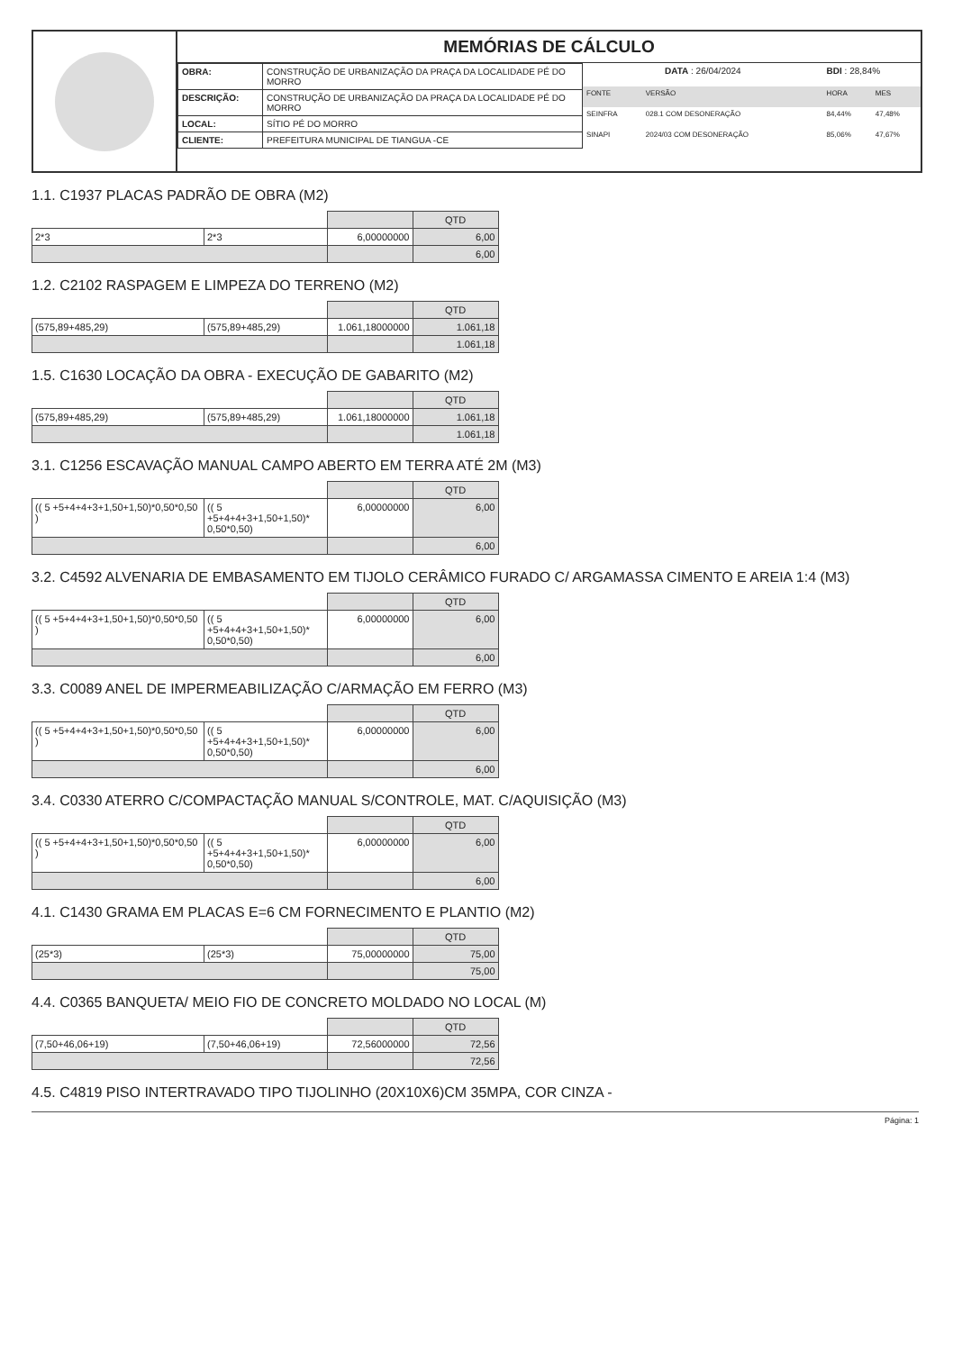MEMÓRIAS DE CÁLCULO
| OBRA: | CONSTRUÇÃO DE URBANIZAÇÃO DA PRAÇA DA LOCALIDADE PÉ DO MORRO |
| DESCRIÇÃO: | CONSTRUÇÃO DE URBANIZAÇÃO DA PRAÇA DA LOCALIDADE PÉ DO MORRO |
| LOCAL: | SÍTIO PÉ DO MORRO |
| CLIENTE: | PREFEITURA MUNICIPAL DE TIANGUA -CE |
| DATA : 26/04/2024 | | | BDI : 28,84% | |
| FONTE | VERSÃO | | HORA | MES |
| SEINFRA | 028.1 COM DESONERAÇÃO | | 84,44% | 47,48% |
| SINAPI | 2024/03 COM DESONERAÇÃO | | 85,06% | 47,67% |
1.1. C1937 PLACAS PADRÃO DE OBRA (M2)
| | | | QTD |
| 2*3 | 2*3 | 6,00000000 | 6,00 |
| | | | 6,00 |
1.2. C2102 RASPAGEM E LIMPEZA DO TERRENO (M2)
| | | | QTD |
| (575,89+485,29) | (575,89+485,29) | 1.061,18000000 | 1.061,18 |
| | | | 1.061,18 |
1.5. C1630 LOCAÇÃO DA OBRA - EXECUÇÃO DE GABARITO (M2)
| | | | QTD |
| (575,89+485,29) | (575,89+485,29) | 1.061,18000000 | 1.061,18 |
| | | | 1.061,18 |
3.1. C1256 ESCAVAÇÃO MANUAL CAMPO ABERTO EM TERRA ATÉ 2M (M3)
| | | | QTD |
| (( 5 +5+4+4+3+1,50+1,50)*0,50*0,50 ) | (( 5 +5+4+4+3+1,50+1,50)* 0,50*0,50) | 6,00000000 | 6,00 |
| | | | 6,00 |
3.2. C4592 ALVENARIA DE EMBASAMENTO EM TIJOLO CERÂMICO FURADO C/ ARGAMASSA CIMENTO E AREIA 1:4 (M3)
| | | | QTD |
| (( 5 +5+4+4+3+1,50+1,50)*0,50*0,50 ) | (( 5 +5+4+4+3+1,50+1,50)* 0,50*0,50) | 6,00000000 | 6,00 |
| | | | 6,00 |
3.3. C0089 ANEL DE IMPERMEABILIZAÇÃO C/ARMAÇÃO EM FERRO (M3)
| | | | QTD |
| (( 5 +5+4+4+3+1,50+1,50)*0,50*0,50 ) | (( 5 +5+4+4+3+1,50+1,50)* 0,50*0,50) | 6,00000000 | 6,00 |
| | | | 6,00 |
3.4. C0330 ATERRO C/COMPACTAÇÃO MANUAL S/CONTROLE, MAT. C/AQUISIÇÃO (M3)
| | | | QTD |
| (( 5 +5+4+4+3+1,50+1,50)*0,50*0,50 ) | (( 5 +5+4+4+3+1,50+1,50)* 0,50*0,50) | 6,00000000 | 6,00 |
| | | | 6,00 |
4.1. C1430 GRAMA EM PLACAS E=6 CM FORNECIMENTO E PLANTIO (M2)
| | | | QTD |
| (25*3) | (25*3) | 75,00000000 | 75,00 |
| | | | 75,00 |
4.4. C0365 BANQUETA/ MEIO FIO DE CONCRETO MOLDADO NO LOCAL (M)
| | | | QTD |
| (7,50+46,06+19) | (7,50+46,06+19) | 72,56000000 | 72,56 |
| | | | 72,56 |
4.5. C4819 PISO INTERTRAVADO TIPO TIJOLINHO (20X10X6)CM 35MPA, COR CINZA -
Página: 1